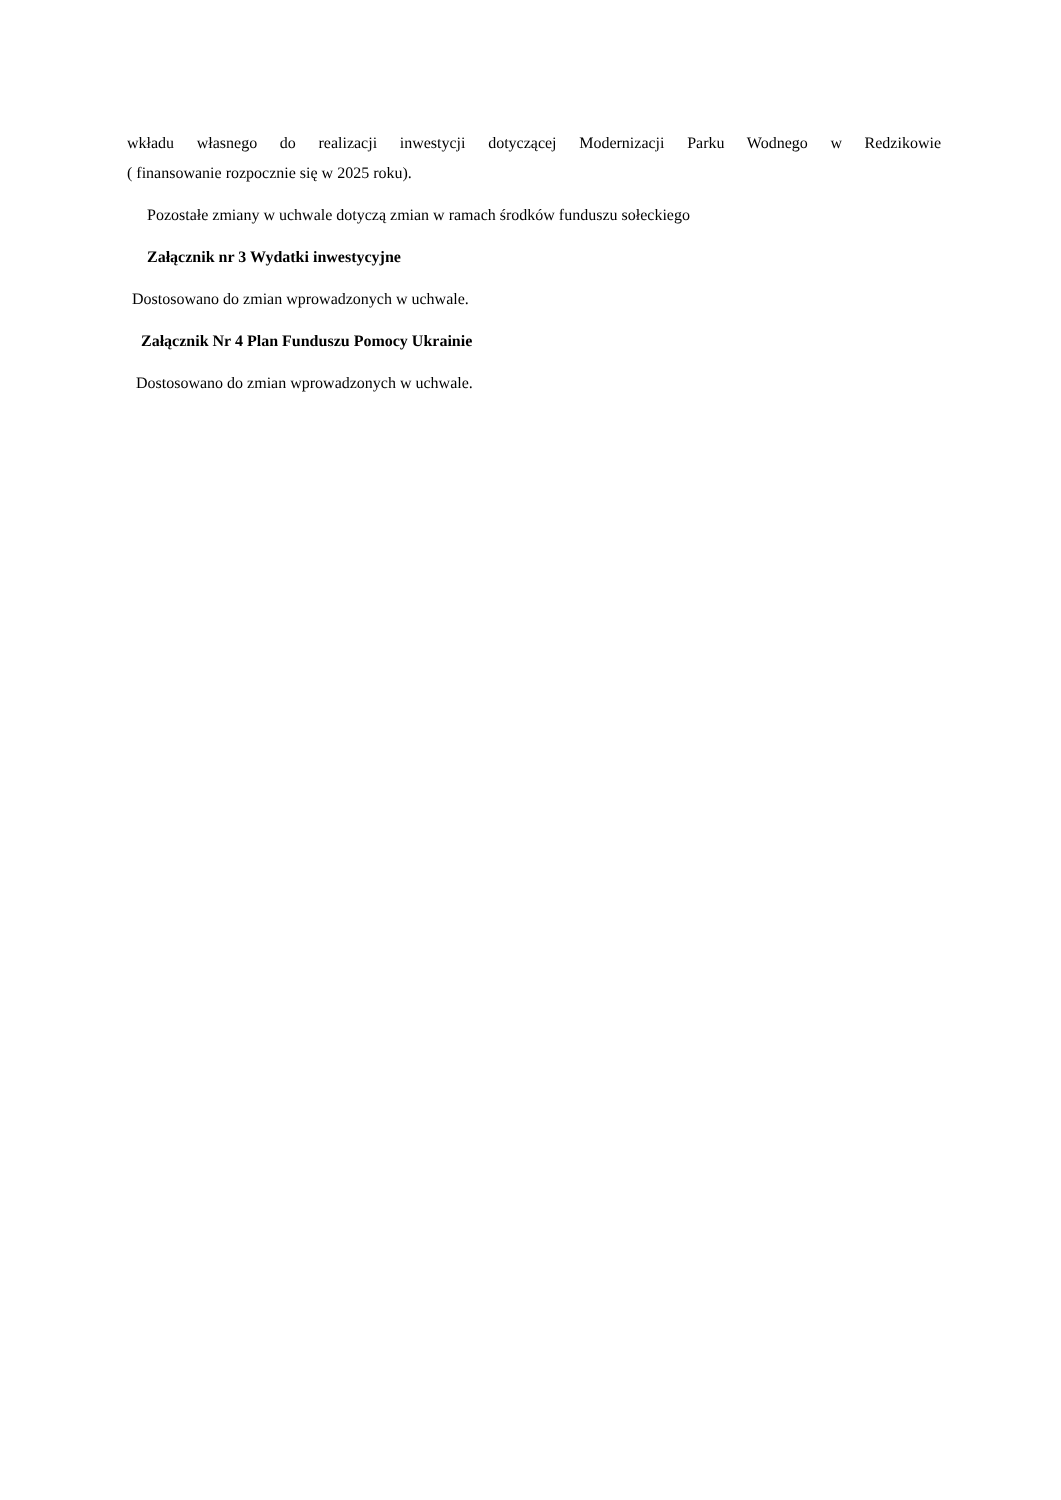wkładu własnego do realizacji inwestycji dotyczącej Modernizacji Parku Wodnego w Redzikowie
( finansowanie rozpocznie się w 2025 roku).
Pozostałe zmiany w uchwale dotyczą zmian w ramach środków funduszu sołeckiego
Załącznik nr 3 Wydatki inwestycyjne
Dostosowano do zmian wprowadzonych w uchwale.
Załącznik Nr 4 Plan Funduszu Pomocy Ukrainie
Dostosowano do zmian wprowadzonych w uchwale.